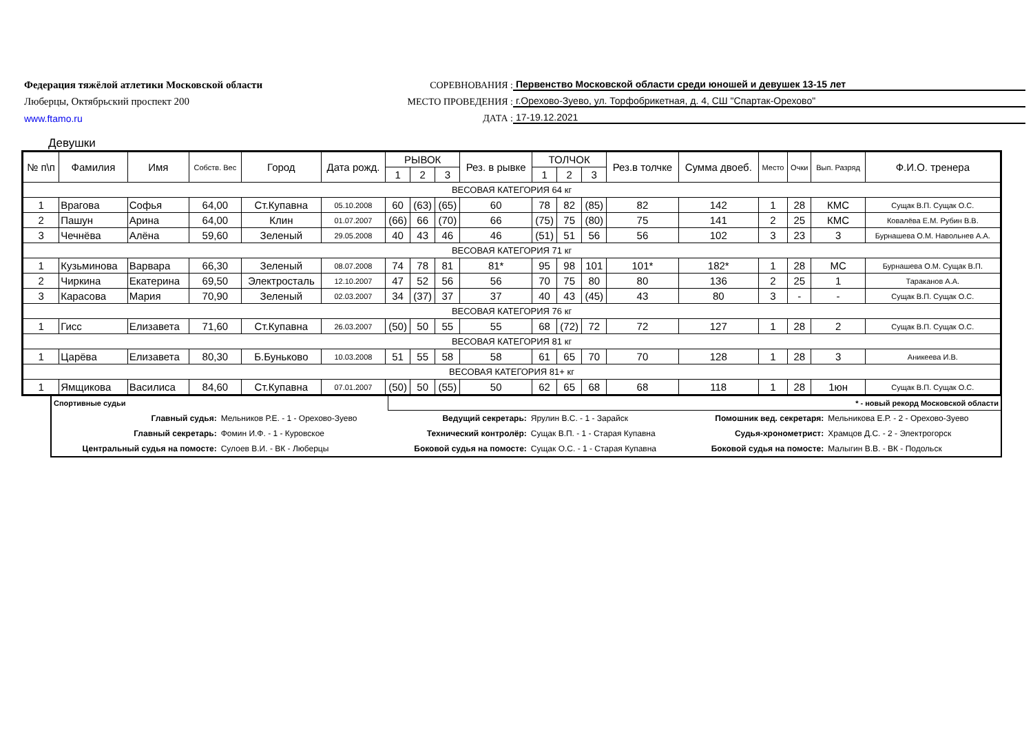Федерация тяжёлой атлетики Московской области
СОРЕВНОВАНИЯ :
Первенство Московской области среди юношей и девушек 13-15 лет
Люберцы, Октябрьский проспект 200
МЕСТО ПРОВЕДЕНИЯ :
г.Орехово-Зуево, ул. Торфобрикетная, д. 4, СШ "Спартак-Орехово"
www.ftamo.ru
ДАТА :
17-19.12.2021
Девушки
| № п\п | Фамилия | Имя | Собств. Вес | Город | Дата рожд. | РЫВОК | | | Рез. в рывке | ТОЛЧОК | | | Рез.в толчке | Сумма двоеб. | Место | Очки | Вып. Разряд | Ф.И.О. тренера |
| --- | --- | --- | --- | --- | --- | --- | --- | --- | --- | --- | --- | --- | --- | --- | --- | --- | --- | --- |
| | | | | | | 1 | 2 | 3 | | 1 | 2 | 3 | | | | | | |
| ВЕСОВАЯ КАТЕГОРИЯ 64 кг | | | | | | | | | | | | | | | | | | |
| 1 | Врагова | Софья | 64,00 | Ст.Купавна | 05.10.2008 | 60 | (63) | (65) | 60 | 78 | 82 | (85) | 82 | 142 | 1 | 28 | КМС | Сущак В.П. Сущак О.С. |
| 2 | Пашун | Арина | 64,00 | Клин | 01.07.2007 | (66) | 66 | (70) | 66 | (75) | 75 | (80) | 75 | 141 | 2 | 25 | КМС | Ковалёва Е.М. Рубин В.В. |
| 3 | Чечнёва | Алёна | 59,60 | Зеленый | 29.05.2008 | 40 | 43 | 46 | 46 | (51) | 51 | 56 | 56 | 102 | 3 | 23 | 3 | Бурнашева О.М. Навольнев А.А. |
| ВЕСОВАЯ КАТЕГОРИЯ 71 кг | | | | | | | | | | | | | | | | | | |
| 1 | Кузьминова | Варвара | 66,30 | Зеленый | 08.07.2008 | 74 | 78 | 81 | 81* | 95 | 98 | 101 | 101* | 182* | 1 | 28 | МС | Бурнашева О.М. Сущак В.П. |
| 2 | Чиркина | Екатерина | 69,50 | Электросталь | 12.10.2007 | 47 | 52 | 56 | 56 | 70 | 75 | 80 | 80 | 136 | 2 | 25 | 1 | Тараканов А.А. |
| 3 | Карасова | Мария | 70,90 | Зеленый | 02.03.2007 | 34 | (37) | 37 | 37 | 40 | 43 | (45) | 43 | 80 | 3 | - | - | Сущак В.П. Сущак О.С. |
| ВЕСОВАЯ КАТЕГОРИЯ 76 кг | | | | | | | | | | | | | | | | | | |
| 1 | Гисс | Елизавета | 71,60 | Ст.Купавна | 26.03.2007 | (50) | 50 | 55 | 55 | 68 | (72) | 72 | 72 | 127 | 1 | 28 | 2 | Сущак В.П. Сущак О.С. |
| ВЕСОВАЯ КАТЕГОРИЯ 81 кг | | | | | | | | | | | | | | | | | | |
| 1 | Царёва | Елизавета | 80,30 | Б.Буньково | 10.03.2008 | 51 | 55 | 58 | 58 | 61 | 65 | 70 | 70 | 128 | 1 | 28 | 3 | Аникеева И.В. |
| ВЕСОВАЯ КАТЕГОРИЯ 81+ кг | | | | | | | | | | | | | | | | | | |
| 1 | Ямщикова | Василиса | 84,60 | Ст.Купавна | 07.01.2007 | (50) | 50 | (55) | 50 | 62 | 65 | 68 | 68 | 118 | 1 | 28 | 1юн | Сущак В.П. Сущак О.С. |
| Спортивные судьи | | * - новый рекорд Московской области | | | |
| Главный судья: | Мельников Р.Е. - 1 - Орехово-Зуево | Ведущий секретарь: | Ярулин В.С. - 1 - Зарайск | Помошник вед. секретаря: | Мельникова Е.Р. - 2 - Орехово-Зуево |
| Главный секретарь: | Фомин И.Ф. - 1 - Куровское | Технический контролёр: | Сущак В.П. - 1 - Старая Купавна | Судья-хронометрист: | Храмцов Д.С. - 2 - Электрогорск |
| Центральный судья на помосте: | Сулоев В.И. - ВК - Люберцы | Боковой судья на помосте: | Сущак О.С. - 1 - Старая Купавна | Боковой судья на помосте: | Малыгин В.В. - ВК - Подольск |